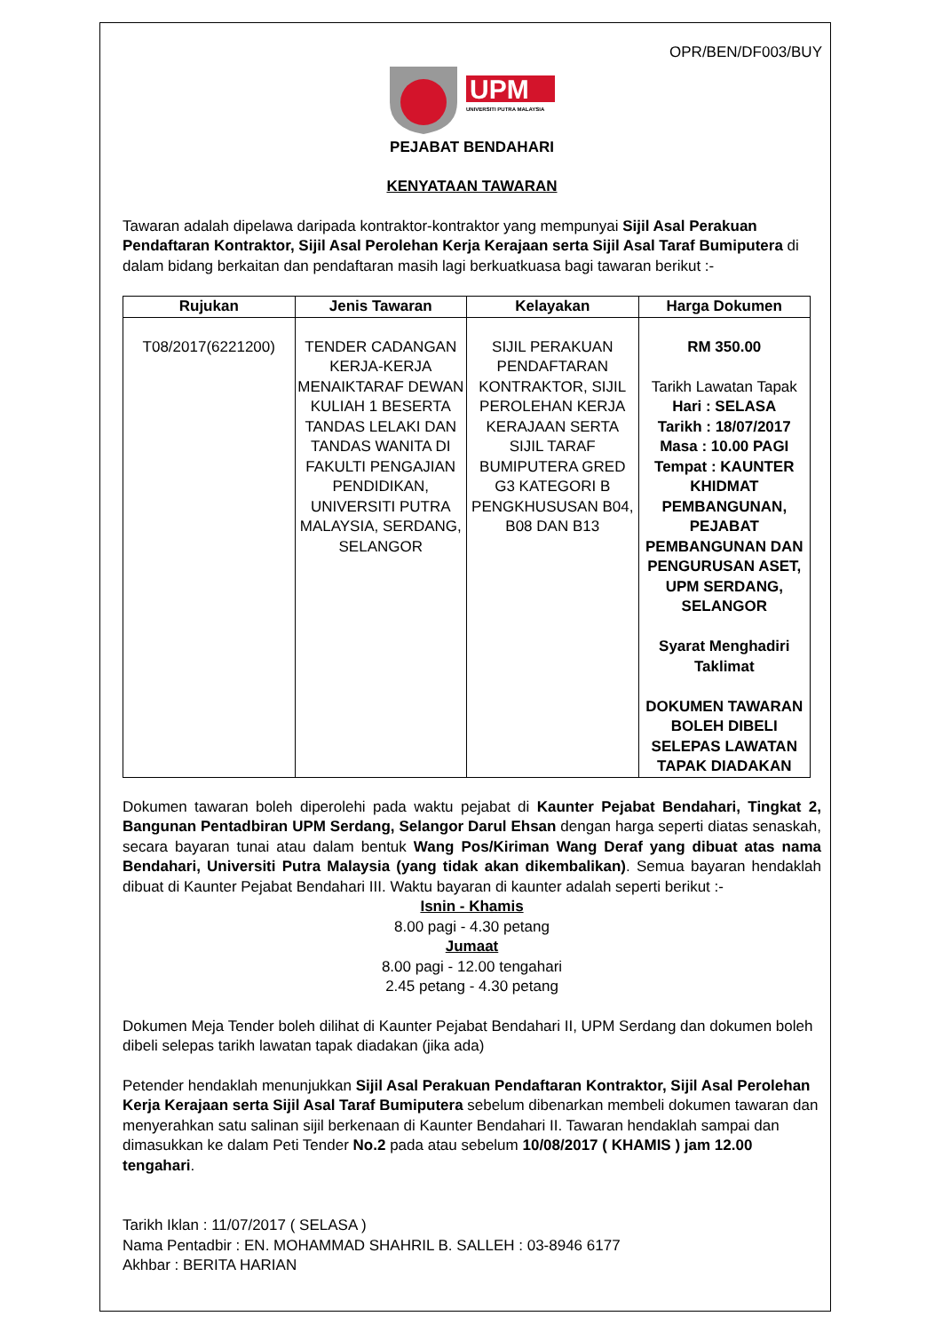OPR/BEN/DF003/BUY
UPM
UNIVERSITI PUTRA MALAYSIA
PEJABAT BENDAHARI
KENYATAAN TAWARAN
Tawaran adalah dipelawa daripada kontraktor-kontraktor yang mempunyai Sijil Asal Perakuan Pendaftaran Kontraktor, Sijil Asal Perolehan Kerja Kerajaan serta Sijil Asal Taraf Bumiputera di dalam bidang berkaitan dan pendaftaran masih lagi berkuatkuasa bagi tawaran berikut :-
| Rujukan | Jenis Tawaran | Kelayakan | Harga Dokumen |
| --- | --- | --- | --- |
| T08/2017(6221200) | TENDER CADANGAN KERJA-KERJA MENAIKTARAF DEWAN KULIAH 1 BESERTA TANDAS LELAKI DAN TANDAS WANITA DI FAKULTI PENGAJIAN PENDIDIKAN, UNIVERSITI PUTRA MALAYSIA, SERDANG, SELANGOR | SIJIL PERAKUAN PENDAFTARAN KONTRAKTOR, SIJIL PEROLEHAN KERJA KERAJAAN SERTA SIJIL TARAF BUMIPUTERA GRED G3 KATEGORI B PENGKHUSUSAN B04, B08 DAN B13 | RM 350.00 Tarikh Lawatan Tapak Hari : SELASA Tarikh : 18/07/2017 Masa : 10.00 PAGI Tempat : KAUNTER KHIDMAT PEMBANGUNAN, PEJABAT PEMBANGUNAN DAN PENGURUSAN ASET, UPM SERDANG, SELANGOR Syarat Menghadiri Taklimat DOKUMEN TAWARAN BOLEH DIBELI SELEPAS LAWATAN TAPAK DIADAKAN |
Dokumen tawaran boleh diperolehi pada waktu pejabat di Kaunter Pejabat Bendahari, Tingkat 2, Bangunan Pentadbiran UPM Serdang, Selangor Darul Ehsan dengan harga seperti diatas senaskah, secara bayaran tunai atau dalam bentuk Wang Pos/Kiriman Wang Deraf yang dibuat atas nama Bendahari, Universiti Putra Malaysia (yang tidak akan dikembalikan). Semua bayaran hendaklah dibuat di Kaunter Pejabat Bendahari III. Waktu bayaran di kaunter adalah seperti berikut :-
Isnin - Khamis
8.00 pagi - 4.30 petang
Jumaat
8.00 pagi - 12.00 tengahari
2.45 petang - 4.30 petang
Dokumen Meja Tender boleh dilihat di Kaunter Pejabat Bendahari II, UPM Serdang dan dokumen boleh dibeli selepas tarikh lawatan tapak diadakan (jika ada)
Petender hendaklah menunjukkan Sijil Asal Perakuan Pendaftaran Kontraktor, Sijil Asal Perolehan Kerja Kerajaan serta Sijil Asal Taraf Bumiputera sebelum dibenarkan membeli dokumen tawaran dan menyerahkan satu salinan sijil berkenaan di Kaunter Bendahari II. Tawaran hendaklah sampai dan dimasukkan ke dalam Peti Tender No.2 pada atau sebelum 10/08/2017 ( KHAMIS ) jam 12.00 tengahari.
Tarikh Iklan : 11/07/2017 ( SELASA )
Nama Pentadbir : EN. MOHAMMAD SHAHRIL B. SALLEH : 03-8946 6177
Akhbar : BERITA HARIAN